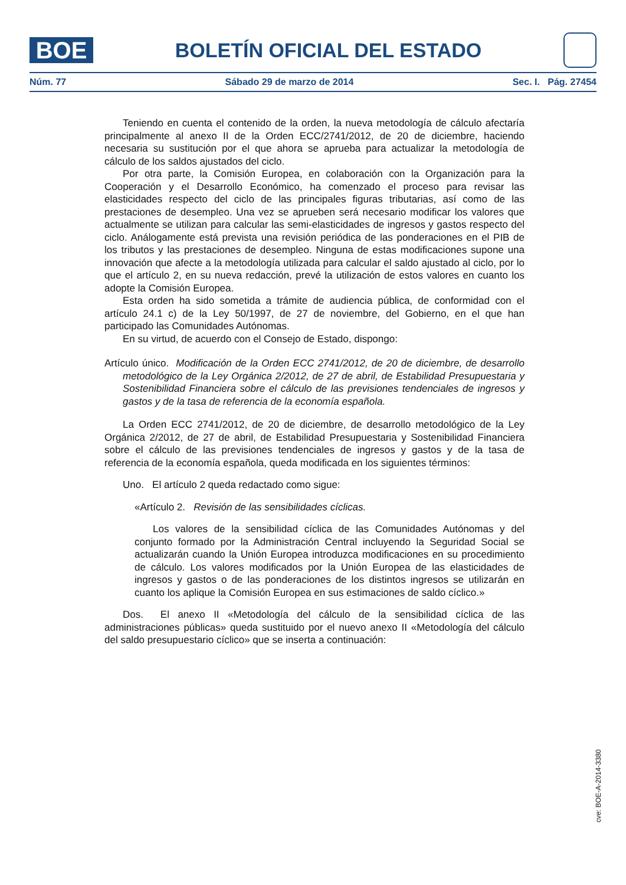BOE
BOLETÍN OFICIAL DEL ESTADO
Núm. 77 Sábado 29 de marzo de 2014 Sec. I. Pág. 27454
Teniendo en cuenta el contenido de la orden, la nueva metodología de cálculo afectaría principalmente al anexo II de la Orden ECC/2741/2012, de 20 de diciembre, haciendo necesaria su sustitución por el que ahora se aprueba para actualizar la metodología de cálculo de los saldos ajustados del ciclo.
Por otra parte, la Comisión Europea, en colaboración con la Organización para la Cooperación y el Desarrollo Económico, ha comenzado el proceso para revisar las elasticidades respecto del ciclo de las principales figuras tributarias, así como de las prestaciones de desempleo. Una vez se aprueben será necesario modificar los valores que actualmente se utilizan para calcular las semi-elasticidades de ingresos y gastos respecto del ciclo. Análogamente está prevista una revisión periódica de las ponderaciones en el PIB de los tributos y las prestaciones de desempleo. Ninguna de estas modificaciones supone una innovación que afecte a la metodología utilizada para calcular el saldo ajustado al ciclo, por lo que el artículo 2, en su nueva redacción, prevé la utilización de estos valores en cuanto los adopte la Comisión Europea.
Esta orden ha sido sometida a trámite de audiencia pública, de conformidad con el artículo 24.1 c) de la Ley 50/1997, de 27 de noviembre, del Gobierno, en el que han participado las Comunidades Autónomas.
En su virtud, de acuerdo con el Consejo de Estado, dispongo:
Artículo único. Modificación de la Orden ECC 2741/2012, de 20 de diciembre, de desarrollo metodológico de la Ley Orgánica 2/2012, de 27 de abril, de Estabilidad Presupuestaria y Sostenibilidad Financiera sobre el cálculo de las previsiones tendenciales de ingresos y gastos y de la tasa de referencia de la economía española.
La Orden ECC 2741/2012, de 20 de diciembre, de desarrollo metodológico de la Ley Orgánica 2/2012, de 27 de abril, de Estabilidad Presupuestaria y Sostenibilidad Financiera sobre el cálculo de las previsiones tendenciales de ingresos y gastos y de la tasa de referencia de la economía española, queda modificada en los siguientes términos:
Uno. El artículo 2 queda redactado como sigue:
«Artículo 2. Revisión de las sensibilidades cíclicas.
Los valores de la sensibilidad cíclica de las Comunidades Autónomas y del conjunto formado por la Administración Central incluyendo la Seguridad Social se actualizarán cuando la Unión Europea introduzca modificaciones en su procedimiento de cálculo. Los valores modificados por la Unión Europea de las elasticidades de ingresos y gastos o de las ponderaciones de los distintos ingresos se utilizarán en cuanto los aplique la Comisión Europea en sus estimaciones de saldo cíclico.»
Dos. El anexo II «Metodología del cálculo de la sensibilidad cíclica de las administraciones públicas» queda sustituido por el nuevo anexo II «Metodología del cálculo del saldo presupuestario cíclico» que se inserta a continuación:
cve: BOE-A-2014-3380